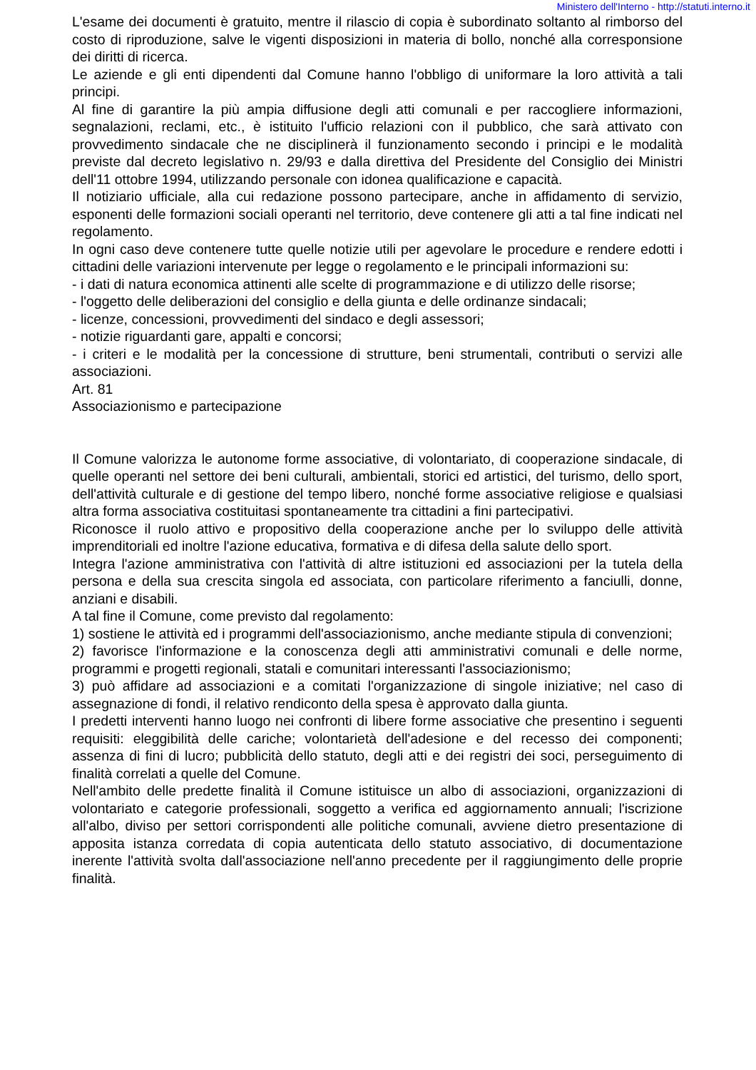Ministero dell'Interno - http://statuti.interno.it
L'esame dei documenti è gratuito, mentre il rilascio di copia è subordinato soltanto al rimborso del costo di riproduzione, salve le vigenti disposizioni in materia di bollo, nonché alla corresponsione dei diritti di ricerca.
Le aziende e gli enti dipendenti dal Comune hanno l'obbligo di uniformare la loro attività a tali principi.
Al fine di garantire la più ampia diffusione degli atti comunali e per raccogliere informazioni, segnalazioni, reclami, etc., è istituito l'ufficio relazioni con il pubblico, che sarà attivato con provvedimento sindacale che ne disciplinerà il funzionamento secondo i principi e le modalità previste dal decreto legislativo n. 29/93 e dalla direttiva del Presidente del Consiglio dei Ministri dell'11 ottobre 1994, utilizzando personale con idonea qualificazione e capacità.
Il notiziario ufficiale, alla cui redazione possono partecipare, anche in affidamento di servizio, esponenti delle formazioni sociali operanti nel territorio, deve contenere gli atti a tal fine indicati nel regolamento.
In ogni caso deve contenere tutte quelle notizie utili per agevolare le procedure e rendere edotti i cittadini delle variazioni intervenute per legge o regolamento e le principali informazioni su:
- i dati di natura economica attinenti alle scelte di programmazione e di utilizzo delle risorse;
- l'oggetto delle deliberazioni del consiglio e della giunta e delle ordinanze sindacali;
- licenze, concessioni, provvedimenti del sindaco e degli assessori;
- notizie riguardanti gare, appalti e concorsi;
- i criteri e le modalità per la concessione di strutture, beni strumentali, contributi o servizi alle associazioni.
Art. 81
Associazionismo e partecipazione
Il Comune valorizza le autonome forme associative, di volontariato, di cooperazione sindacale, di quelle operanti nel settore dei beni culturali, ambientali, storici ed artistici, del turismo, dello sport, dell'attività culturale e di gestione del tempo libero, nonché forme associative religiose e qualsiasi altra forma associativa costituitasi spontaneamente tra cittadini a fini partecipativi.
Riconosce il ruolo attivo e propositivo della cooperazione anche per lo sviluppo delle attività imprenditoriali ed inoltre l'azione educativa, formativa e di difesa della salute dello sport.
Integra l'azione amministrativa con l'attività di altre istituzioni ed associazioni per la tutela della persona e della sua crescita singola ed associata, con particolare riferimento a fanciulli, donne, anziani e disabili.
A tal fine il Comune, come previsto dal regolamento:
1) sostiene le attività ed i programmi dell'associazionismo, anche mediante stipula di convenzioni;
2) favorisce l'informazione e la conoscenza degli atti amministrativi comunali e delle norme, programmi e progetti regionali, statali e comunitari interessanti l'associazionismo;
3) può affidare ad associazioni e a comitati l'organizzazione di singole iniziative; nel caso di assegnazione di fondi, il relativo rendiconto della spesa è approvato dalla giunta.
I predetti interventi hanno luogo nei confronti di libere forme associative che presentino i seguenti requisiti: eleggibilità delle cariche; volontarietà dell'adesione e del recesso dei componenti; assenza di fini di lucro; pubblicità dello statuto, degli atti e dei registri dei soci, perseguimento di finalità correlati a quelle del Comune.
Nell'ambito delle predette finalità il Comune istituisce un albo di associazioni, organizzazioni di volontariato e categorie professionali, soggetto a verifica ed aggiornamento annuali; l'iscrizione all'albo, diviso per settori corrispondenti alle politiche comunali, avviene dietro presentazione di apposita istanza corredata di copia autenticata dello statuto associativo, di documentazione inerente l'attività svolta dall'associazione nell'anno precedente per il raggiungimento delle proprie finalità.